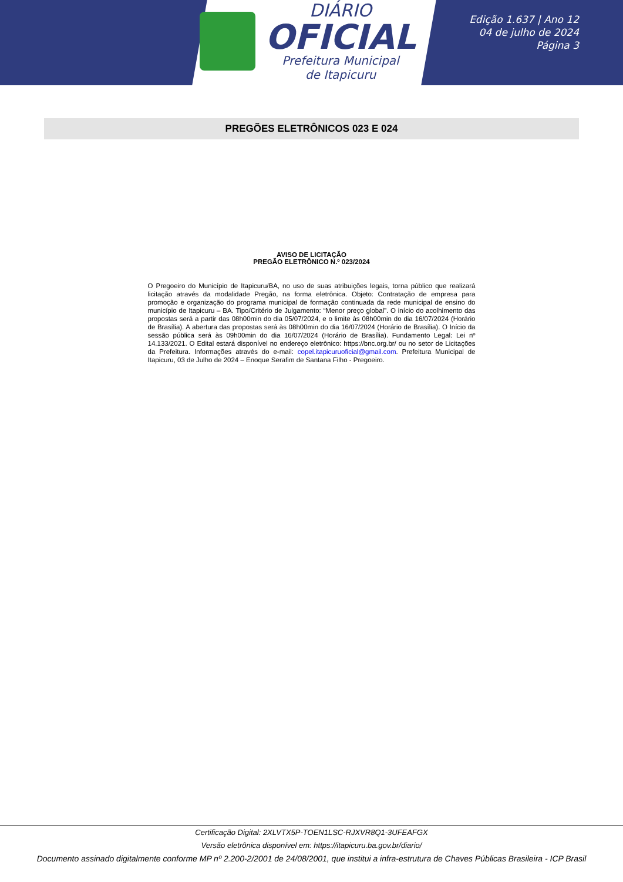DIÁRIO
OFICIAL
Prefeitura Municipal
de Itapicuru
Edição 1.637 | Ano 12
04 de julho de 2024
Página 3
PREGÕES ELETRÔNICOS 023 E 024
AVISO DE LICITAÇÃO
PREGÃO ELETRÔNICO N.º 023/2024
O Pregoeiro do Município de Itapicuru/BA, no uso de suas atribuições legais, torna público que realizará licitação através da modalidade Pregão, na forma eletrônica. Objeto: Contratação de empresa para promoção e organização do programa municipal de formação continuada da rede municipal de ensino do município de Itapicuru – BA. Tipo/Critério de Julgamento: “Menor preço global”. O início do acolhimento das propostas será a partir das 08h00min do dia 05/07/2024, e o limite às 08h00min do dia 16/07/2024 (Horário de Brasília). A abertura das propostas será às 08h00min do dia 16/07/2024 (Horário de Brasília). O Início da sessão pública será às 09h00min do dia 16/07/2024 (Horário de Brasília). Fundamento Legal: Lei nº 14.133/2021. O Edital estará disponível no endereço eletrônico: https://bnc.org.br/ ou no setor de Licitações da Prefeitura. Informações através do e-mail: copel.itapicuruoficial@gmail.com. Prefeitura Municipal de Itapicuru, 03 de Julho de 2024 – Enoque Serafim de Santana Filho - Pregoeiro.
Certificação Digital: 2XLVTX5P-TOEN1LSC-RJXVR8Q1-3UFEAFGX
Versão eletrônica disponível em: https://itapicuru.ba.gov.br/diario/
Documento assinado digitalmente conforme MP nº 2.200-2/2001 de 24/08/2001, que institui a infra-estrutura de Chaves Públicas Brasileira - ICP Brasil